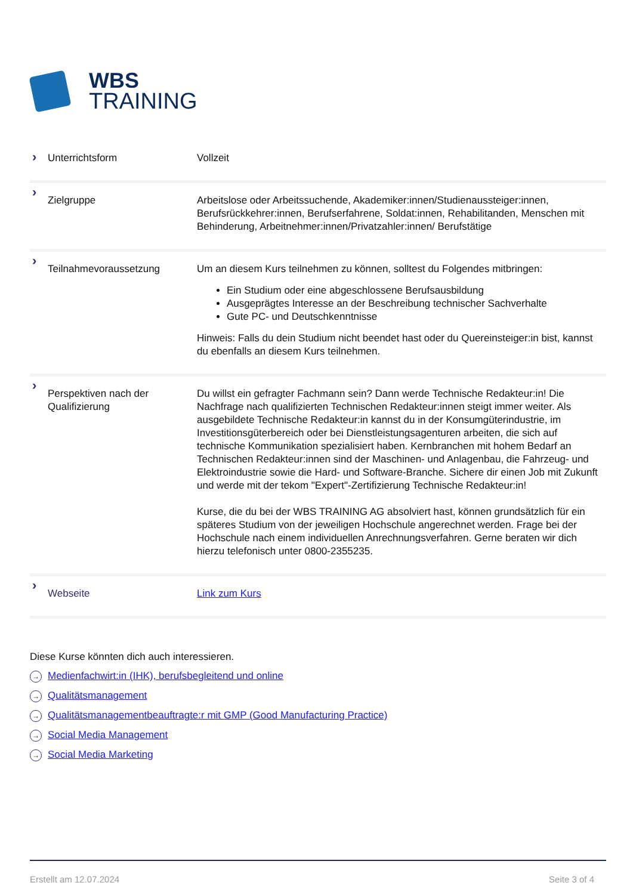WBS
TRAINING
| › Unterrichtsform | Vollzeit |
| › Zielgruppe | Arbeitslose oder Arbeitssuchende, Akademiker:innen/Studienaussteiger:innen, Berufsrückkehrer:innen, Berufserfahrene, Soldat:innen, Rehabilitanden, Menschen mit Behinderung, Arbeitnehmer:innen/Privatzahler:innen/ Berufstätige |
| › Teilnahmevoraussetzung | Um an diesem Kurs teilnehmen zu können, solltest du Folgendes mitbringen: Ein Studium oder eine abgeschlossene Berufsausbildung Ausgeprägtes Interesse an der Beschreibung technischer Sachverhalte Gute PC- und Deutschkenntnisse Hinweis: Falls du dein Studium nicht beendet hast oder du Quereinsteiger:in bist, kannst du ebenfalls an diesem Kurs teilnehmen. |
| › Perspektiven nach der Qualifizierung | Du willst ein gefragter Fachmann sein? Dann werde Technische Redakteur:in! Die Nachfrage nach qualifizierten Technischen Redakteur:innen steigt immer weiter. Als ausgebildete Technische Redakteur:in kannst du in der Konsumgüterindustrie, im Investitionsgüterbereich oder bei Dienstleistungsagenturen arbeiten, die sich auf technische Kommunikation spezialisiert haben. Kernbranchen mit hohem Bedarf an Technischen Redakteur:innen sind der Maschinen- und Anlagenbau, die Fahrzeug- und Elektroindustrie sowie die Hard- und Software-Branche. Sichere dir einen Job mit Zukunft und werde mit der tekom "Expert"-Zertifizierung Technische Redakteur:in! Kurse, die du bei der WBS TRAINING AG absolviert hast, können grundsätzlich für ein späteres Studium von der jeweiligen Hochschule angerechnet werden. Frage bei der Hochschule nach einem individuellen Anrechnungsverfahren. Gerne beraten wir dich hierzu telefonisch unter 0800-2355235. |
| › Webseite | Link zum Kurs |
Diese Kurse könnten dich auch interessieren.
→ Medienfachwirt:in (IHK), berufsbegleitend und online
→ Qualitätsmanagement
→ Qualitätsmanagementbeauftragte:r mit GMP (Good Manufacturing Practice)
→ Social Media Management
→ Social Media Marketing
Erstellt am 12.07.2024 Seite 3 of 4